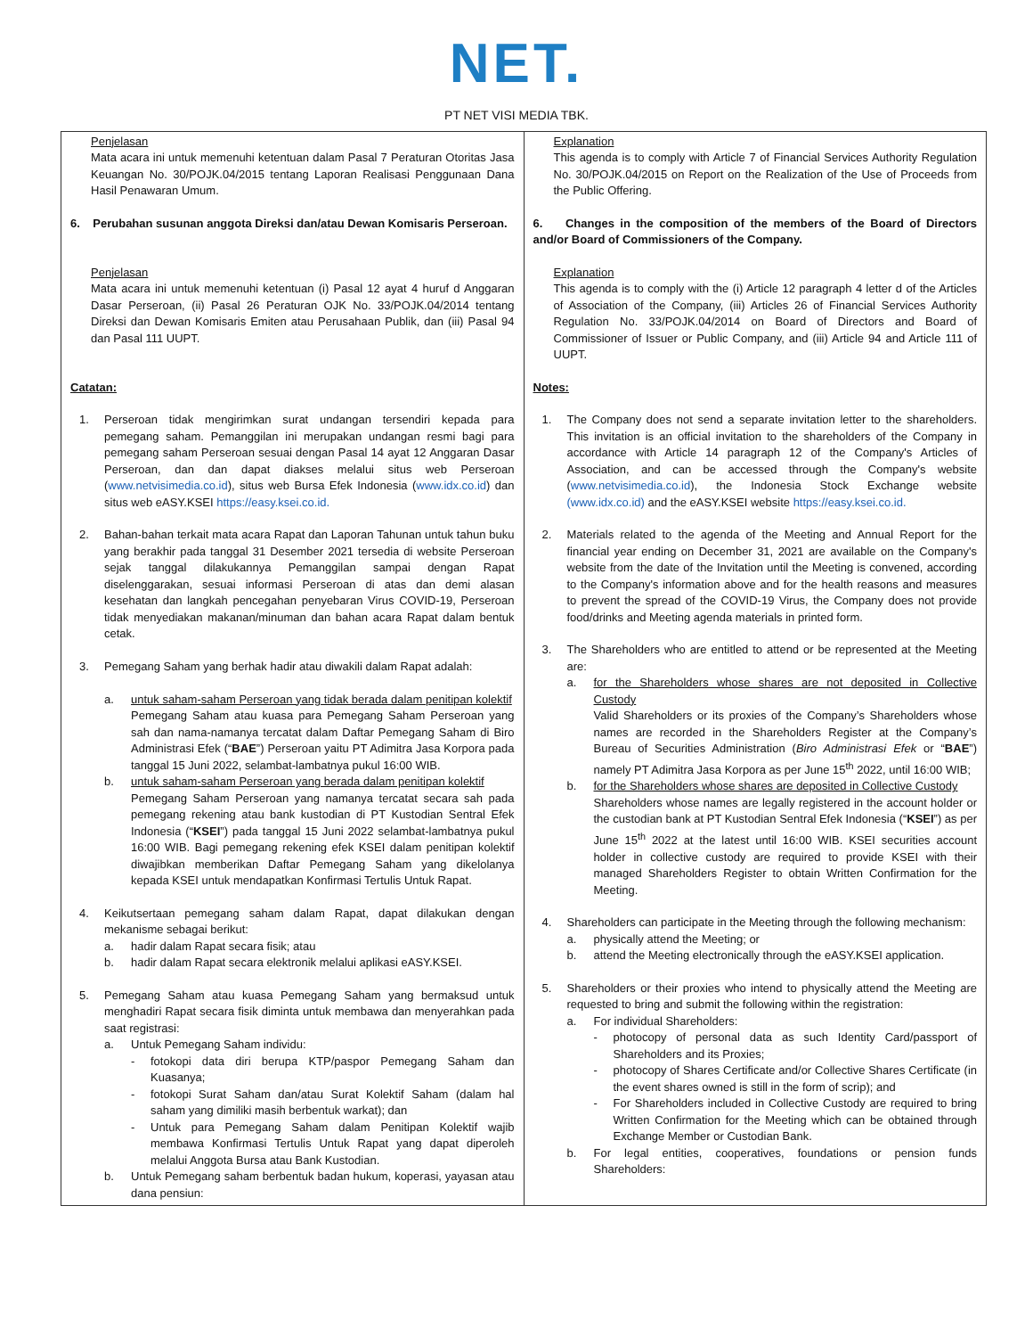NET.
PT NET VISI MEDIA TBK.
| Penjelasan Mata acara ini untuk memenuhi ketentuan dalam Pasal 7 Peraturan Otoritas Jasa Keuangan No. 30/POJK.04/2015 tentang Laporan Realisasi Penggunaan Dana Hasil Penawaran Umum. 6. Perubahan susunan anggota Direksi dan/atau Dewan Komisaris Perseroan. Penjelasan Mata acara ini untuk memenuhi ketentuan (i) Pasal 12 ayat 4 huruf d Anggaran Dasar Perseroan, (ii) Pasal 26 Peraturan OJK No. 33/POJK.04/2014 tentang Direksi dan Dewan Komisaris Emiten atau Perusahaan Publik, dan (iii) Pasal 94 dan Pasal 111 UUPT. Catatan: 1. Perseroan tidak mengirimkan surat undangan tersendiri kepada para pemegang saham. Pemanggilan ini merupakan undangan resmi bagi para pemegang saham Perseroan sesuai dengan Pasal 14 ayat 12 Anggaran Dasar Perseroan, dan dan dapat diakses melalui situs web Perseroan ( www.netvisimedia.co.id ), situs web Bursa Efek Indonesia ( www.idx.co.id ) dan situs web eASY.KSEI https://easy.ksei.co.id. 2. Bahan-bahan terkait mata acara Rapat dan Laporan Tahunan untuk tahun buku yang berakhir pada tanggal 31 Desember 2021 tersedia di website Perseroan sejak tanggal dilakukannya Pemanggilan sampai dengan Rapat diselenggarakan, sesuai informasi Perseroan di atas dan demi alasan kesehatan dan langkah pencegahan penyebaran Virus COVID-19, Perseroan tidak menyediakan makanan/minuman dan bahan acara Rapat dalam bentuk cetak. 3. Pemegang Saham yang berhak hadir atau diwakili dalam Rapat adalah: a. untuk saham-saham Perseroan yang tidak berada dalam penitipan kolektif Pemegang Saham atau kuasa para Pemegang Saham Perseroan yang sah dan nama-namanya tercatat dalam Daftar Pemegang Saham di Biro Administrasi Efek (“ BAE ”) Perseroan yaitu PT Adimitra Jasa Korpora pada tanggal 15 Juni 2022, selambat-lambatnya pukul 16:00 WIB. b. untuk saham-saham Perseroan yang berada dalam penitipan kolektif Pemegang Saham Perseroan yang namanya tercatat secara sah pada pemegang rekening atau bank kustodian di PT Kustodian Sentral Efek Indonesia (“ KSEI ”) pada tanggal 15 Juni 2022 selambat-lambatnya pukul 16:00 WIB. Bagi pemegang rekening efek KSEI dalam penitipan kolektif diwajibkan memberikan Daftar Pemegang Saham yang dikelolanya kepada KSEI untuk mendapatkan Konfirmasi Tertulis Untuk Rapat. 4. Keikutsertaan pemegang saham dalam Rapat, dapat dilakukan dengan mekanisme sebagai berikut: a. hadir dalam Rapat secara fisik; atau b. hadir dalam Rapat secara elektronik melalui aplikasi eASY.KSEI. 5. Pemegang Saham atau kuasa Pemegang Saham yang bermaksud untuk menghadiri Rapat secara fisik diminta untuk membawa dan menyerahkan pada saat registrasi: a. Untuk Pemegang Saham individu: - fotokopi data diri berupa KTP/paspor Pemegang Saham dan Kuasanya; - fotokopi Surat Saham dan/atau Surat Kolektif Saham (dalam hal saham yang dimiliki masih berbentuk warkat); dan - Untuk para Pemegang Saham dalam Penitipan Kolektif wajib membawa Konfirmasi Tertulis Untuk Rapat yang dapat diperoleh melalui Anggota Bursa atau Bank Kustodian. b. Untuk Pemegang saham berbentuk badan hukum, koperasi, yayasan atau dana pensiun: | Explanation This agenda is to comply with Article 7 of Financial Services Authority Regulation No. 30/POJK.04/2015 on Report on the Realization of the Use of Proceeds from the Public Offering. 6. Changes in the composition of the members of the Board of Directors and/or Board of Commissioners of the Company. Explanation This agenda is to comply with the (i) Article 12 paragraph 4 letter d of the Articles of Association of the Company, (iii) Articles 26 of Financial Services Authority Regulation No. 33/POJK.04/2014 on Board of Directors and Board of Commissioner of Issuer or Public Company, and (iii) Article 94 and Article 111 of UUPT. Notes: 1. The Company does not send a separate invitation letter to the shareholders. This invitation is an official invitation to the shareholders of the Company in accordance with Article 14 paragraph 12 of the Company's Articles of Association, and can be accessed through the Company's website ( www.netvisimedia.co.id ), the Indonesia Stock Exchange website (www.idx.co.id) and the eASY.KSEI website https://easy.ksei.co.id. 2. Materials related to the agenda of the Meeting and Annual Report for the financial year ending on December 31, 2021 are available on the Company's website from the date of the Invitation until the Meeting is convened, according to the Company's information above and for the health reasons and measures to prevent the spread of the COVID-19 Virus, the Company does not provide food/drinks and Meeting agenda materials in printed form. 3. The Shareholders who are entitled to attend or be represented at the Meeting are: a. for the Shareholders whose shares are not deposited in Collective Custody Valid Shareholders or its proxies of the Company’s Shareholders whose names are recorded in the Shareholders Register at the Company’s Bureau of Securities Administration ( Biro Administrasi Efek or “ BAE ”) namely PT Adimitra Jasa Korpora as per June 15<sup>th</sup> 2022, until 16:00 WIB; b. for the Shareholders whose shares are deposited in Collective Custody Shareholders whose names are legally registered in the account holder or the custodian bank at PT Kustodian Sentral Efek Indonesia (“ KSEI ”) as per June 15<sup>th</sup> 2022 at the latest until 16:00 WIB. KSEI securities account holder in collective custody are required to provide KSEI with their managed Shareholders Register to obtain Written Confirmation for the Meeting. 4. Shareholders can participate in the Meeting through the following mechanism: a. physically attend the Meeting; or b. attend the Meeting electronically through the eASY.KSEI application. 5. Shareholders or their proxies who intend to physically attend the Meeting are requested to bring and submit the following within the registration: a. For individual Shareholders: - photocopy of personal data as such Identity Card/passport of Shareholders and its Proxies; - photocopy of Shares Certificate and/or Collective Shares Certificate (in the event shares owned is still in the form of scrip); and - For Shareholders included in Collective Custody are required to bring Written Confirmation for the Meeting which can be obtained through Exchange Member or Custodian Bank. b. For legal entities, cooperatives, foundations or pension funds Shareholders: |